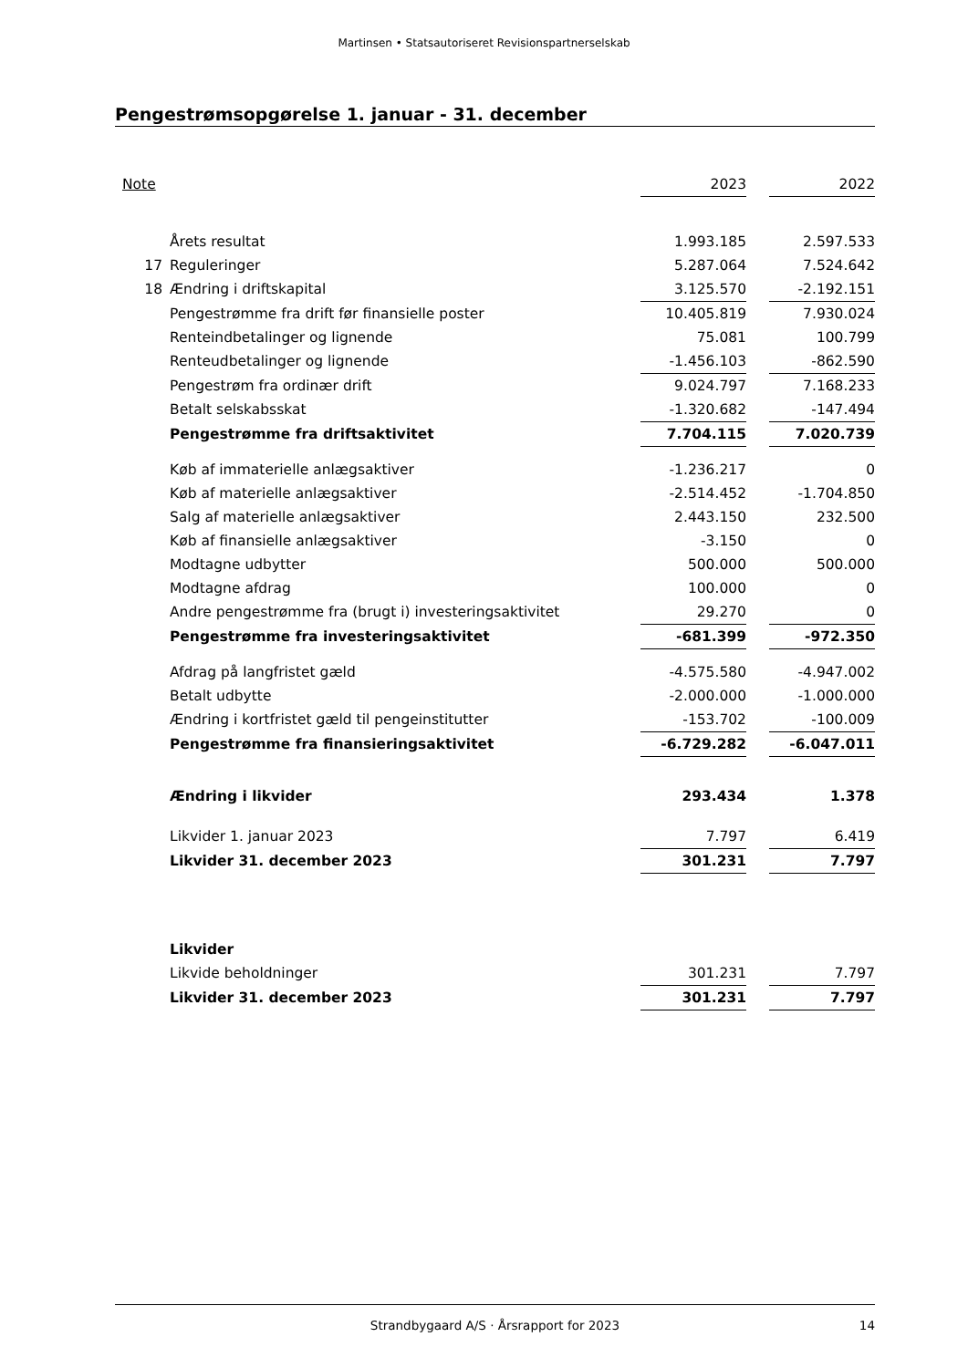Martinsen • Statsautoriseret Revisionspartnerselskab
Pengestrømsopgørelse 1. januar - 31. december
| Note | | 2023 | | 2022 |
| --- | --- | --- | --- | --- |
| | Årets resultat | 1.993.185 | | 2.597.533 |
| 17 | Reguleringer | 5.287.064 | | 7.524.642 |
| 18 | Ændring i driftskapital | 3.125.570 | | -2.192.151 |
| | Pengestrømme fra drift før finansielle poster | 10.405.819 | | 7.930.024 |
| | Renteindbetalinger og lignende | 75.081 | | 100.799 |
| | Renteudbetalinger og lignende | -1.456.103 | | -862.590 |
| | Pengestrøm fra ordinær drift | 9.024.797 | | 7.168.233 |
| | Betalt selskabsskat | -1.320.682 | | -147.494 |
| | Pengestrømme fra driftsaktivitet | 7.704.115 | | 7.020.739 |
| | Køb af immaterielle anlægsaktiver | -1.236.217 | | 0 |
| | Køb af materielle anlægsaktiver | -2.514.452 | | -1.704.850 |
| | Salg af materielle anlægsaktiver | 2.443.150 | | 232.500 |
| | Køb af finansielle anlægsaktiver | -3.150 | | 0 |
| | Modtagne udbytter | 500.000 | | 500.000 |
| | Modtagne afdrag | 100.000 | | 0 |
| | Andre pengestrømme fra (brugt i) investeringsaktivitet | 29.270 | | 0 |
| | Pengestrømme fra investeringsaktivitet | -681.399 | | -972.350 |
| | Afdrag på langfristet gæld | -4.575.580 | | -4.947.002 |
| | Betalt udbytte | -2.000.000 | | -1.000.000 |
| | Ændring i kortfristet gæld til pengeinstitutter | -153.702 | | -100.009 |
| | Pengestrømme fra finansieringsaktivitet | -6.729.282 | | -6.047.011 |
| | Ændring i likvider | 293.434 | | 1.378 |
| | Likvider 1. januar 2023 | 7.797 | | 6.419 |
| | Likvider 31. december 2023 | 301.231 | | 7.797 |
| | Likvider | | | |
| | Likvide beholdninger | 301.231 | | 7.797 |
| | Likvider 31. december 2023 | 301.231 | | 7.797 |
Strandbygaard A/S · Årsrapport for 2023 14